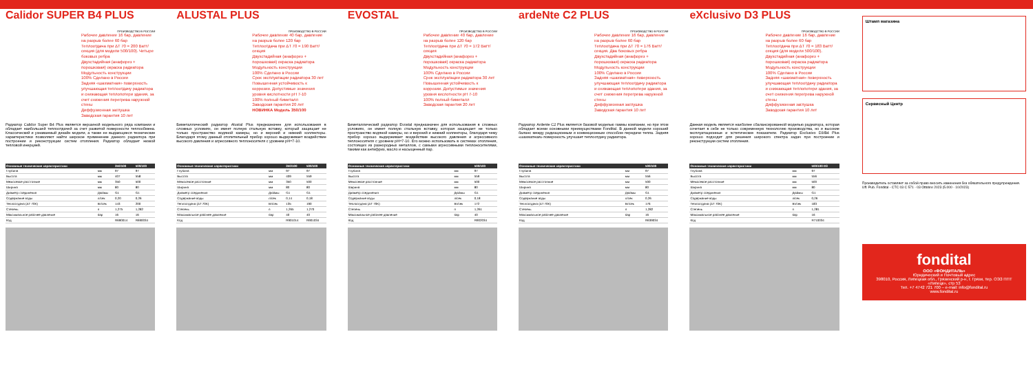Calidor SUPER B4 PLUS
ПРОИЗВОДСТВО В РОССИИ
Рабочее давление 16 бар, давление на разрыв более 60 бар
Теплоотдача при ΔT 70 = 200 Ватт/секция (для модели 500/100). Четыре боковых ребра
Двухстадийная (анафорез + порошковая) окраска радиатора
Модульность конструкции
100% Сделано в России
Задняя «шахматная» поверхность улучшающая теплоотдачу радиатора и снижающая теплопотери здания, за счет снижения перегрева наружной стены
Диффузионная заглушка
Заводская гарантия 10 лет
Радиатор Calidor Super B4 Plus является вершиной модельного ряда компании и обладает наибольшей теплоотдачей за счет развитой поверхности теплообмена. Классический и узнаваемый дизайн модели, а также ее выдающиеся технические характеристики позволяют найти широкое применение данного радиатора при построении и реконструкции систем отопления. Радиатор обладает низкой тепловой инерцией.
| Основные технические характеристики | | 350/100 | 500/100 |
| --- | --- | --- | --- |
| Глубина | мм | 97 | 97 |
| Высота | мм | 407 | 558 |
| Межосевое расстояние | мм | 350 | 500 |
| Ширина | мм | 80 | 80 |
| Диаметр соединения | Дюймы | G1 | G1 |
| Содержание воды | л/сек | 0,20 | 0,26 |
| Теплоотдача (ΔT 70K) | Вт/сек | 143 | 200 |
| Степень | n | 1,275 | 1,282 |
| Максимальное рабочее давление | бар | 16 | 16 |
| Код | | R690014 | R690034 |
ALUSTAL PLUS
ПРОИЗВОДСТВО В РОССИИ
Рабочее давление 40 бар, давление на разрыв более 120 бар
Теплоотдача при ΔT 70 = 190 Ватт/секция
Двухстадийная (анафорез + порошковая) окраска радиатора
Модульность конструкции
100% Сделано в России
Срок эксплуатации радиатора 30 лет
Повышенная устойчивость к коррозии. Допустимые значения уровня кислотности pH 7-10
100% полный биметалл
Заводская гарантия 20 лет
НОВИНКА Модель 350/100
Биметаллический радиатор Alustal Plus предназначен для использования в сложных условиях, он имеет полную стальную вставку, который защищает не только пространство водяной камеры, но и верхний и нижний коллекторы. Благодаря этому данный отопительный прибор хорошо выдерживает воздействие высокого давления и агрессивного теплоносителя с уровнем pH=7-10.
| Основные технические характеристики | | 350/100 | 500/100 |
| --- | --- | --- | --- |
| Глубина | мм | 97 | 97 |
| Высота | мм | 409 | 559 |
| Межосевое расстояние | мм | 350 | 500 |
| Ширина | мм | 80 | 80 |
| Диаметр соединения | Дюймы | G1 | G1 |
| Содержание воды | л/сек | 0,14 | 0,18 |
| Теплоотдача (ΔT 70K) | Вт/сек | 135 | 190 |
| Степень | n | 1,265 | 1,270 |
| Максимальное рабочее давление | бар | 40 | 40 |
| Код | | R901014 | R901034 |
EVOSTAL
ПРОИЗВОДСТВО В РОССИИ
Рабочее давление 40 бар, давление на разрыв более 120 бар
Теплоотдача при ΔT 70 = 172 Ватт/секция
Двухстадийная (анафорез + порошковая) окраска радиатора
Модульность конструкции
100% Сделано в России
Срок эксплуатации радиатора 30 лет
Повышенная устойчивость к коррозии. Допустимые значения уровня кислотности pH 7-10
100% полный биметалл
Заводская гарантия 20 лет
Биметаллический радиатор Evostal предназначен для использования в сложных условиях, он имеет полную стальную вставку, которая защищает не только пространство водяной камеры, но и верхний и нижний коллекторы, благодаря чему прибор хорошо выдерживает воздействие высокого давления и агрессивного теплоносителя с уровнем pH=7-10. Его можно использовать в системах отопления, состоящих из разнородных металлов, с самыми агрессивными теплоносителями, такими как антифриз, масло и насыщенный пар.
| Основные технические характеристики | | 500/100 |
| --- | --- | --- |
| Глубина | мм | 97 |
| Высота | мм | 559 |
| Межосевое расстояние | мм | 500 |
| Ширина | мм | 80 |
| Диаметр соединения | Дюймы | G1 |
| Содержание воды | л/сек | 0,18 |
| Теплоотдача (ΔT 70K) | Вт/сек | 172 |
| Степень | n | 1,261 |
| Максимальное рабочее давление | бар | 40 |
| Код | | R902034 |
ardeNte C2 PLUS
ПРОИЗВОДСТВО В РОССИИ
Рабочее давление 16 бар, давление на разрыв более 60 бар
Теплоотдача при ΔT 70 = 176 Ватт/секция. Два боковых ребра
Двухстадийная (анафорез + порошковая) окраска радиатора
Модульность конструкции
100% Сделано в России
Задняя «шахматная» поверхность улучшающая теплоотдачу радиатора и снижающая теплопотери здания, за счет снижения перегрева наружной стены
Диффузионная заглушка
Заводская гарантия 10 лет
Радиатор Ardente C2 Plus является базовой моделью гаммы компании, но при этом обладает всеми основными преимуществами Fondital. В данной модели хороший баланс между радиационным и конвекционным способом передачи тепла. Задняя «шахматная» поверхность улучшает теплоотдачу радиатора.
| Основные технические характеристики | | 500/100 |
| --- | --- | --- |
| Глубина | мм | 97 |
| Высота | мм | 556 |
| Межосевое расстояние | мм | 500 |
| Ширина | мм | 80 |
| Диаметр соединения | Дюймы | G1 |
| Содержание воды | л/сек | 0,26 |
| Теплоотдача (ΔT 70K) | Вт/сек | 176 |
| Степень | n | 1,282 |
| Максимальное рабочее давление | бар | 16 |
| Код | | R639034 |
eXclusivo D3 PLUS
ПРОИЗВОДСТВО В РОССИИ
Рабочее давление 16 бар, давление на разрыв более 60 бар
Теплоотдача при ΔT 70 = 183 Ватт/секция (для модели 500/100).
Двухстадийная (анафорез + порошковая) окраска радиатора
Модульность конструкции
100% Сделано в России
Задняя «шахматная» поверхность улучшающая теплоотдачу радиатора и снижающая теплопотери здания, за счет снижения перегрева наружной стены
Диффузионная заглушка
Заводская гарантия 10 лет
Данная модель является наиболее сбалансированной моделью радиатора, которая сочетает в себе не только современную технологию производства, но и высокие эксплуатационные и эстетические показатели. Радиатор Exclusivo D3/B4 Plus хорошо подходит для решения широкого спектра задач при построении и реконструкции систем отопления.
| Основные технические характеристики | | 500/100 D3 |
| --- | --- | --- |
| Глубина | мм | 97 |
| Высота | мм | 556 |
| Межосевое расстояние | мм | 500 |
| Ширина | мм | 80 |
| Диаметр соединения | Дюймы | G1 |
| Содержание воды | л/сек | 0,26 |
| Теплоотдача (ΔT 70K) | Вт/сек | 183 |
| Степень | n | 1,281 |
| Максимальное рабочее давление | бар | 16 |
| Код | | R710034 |
Штамп магазина
Сервисный Центр
Производитель оставляет за собой право вносить изменения без обязательного предупреждения. Uff. Pub. Fondital - CTC 03 C 571 - 03 Ottobre 2023 (5.000 - 10/2023)
fondital
ООО «ФОНДИТАЛЬ»
Юридический и Почтовый адрес
398010, Россия, Липецкая обл., Грязинский р-н, г. Грязи, тер. ОЭЗ ППТ «Липецк», стр 53
Тел. +7 4742 721 700 – e-mail: info@fondital.ru
www.fondital.ru